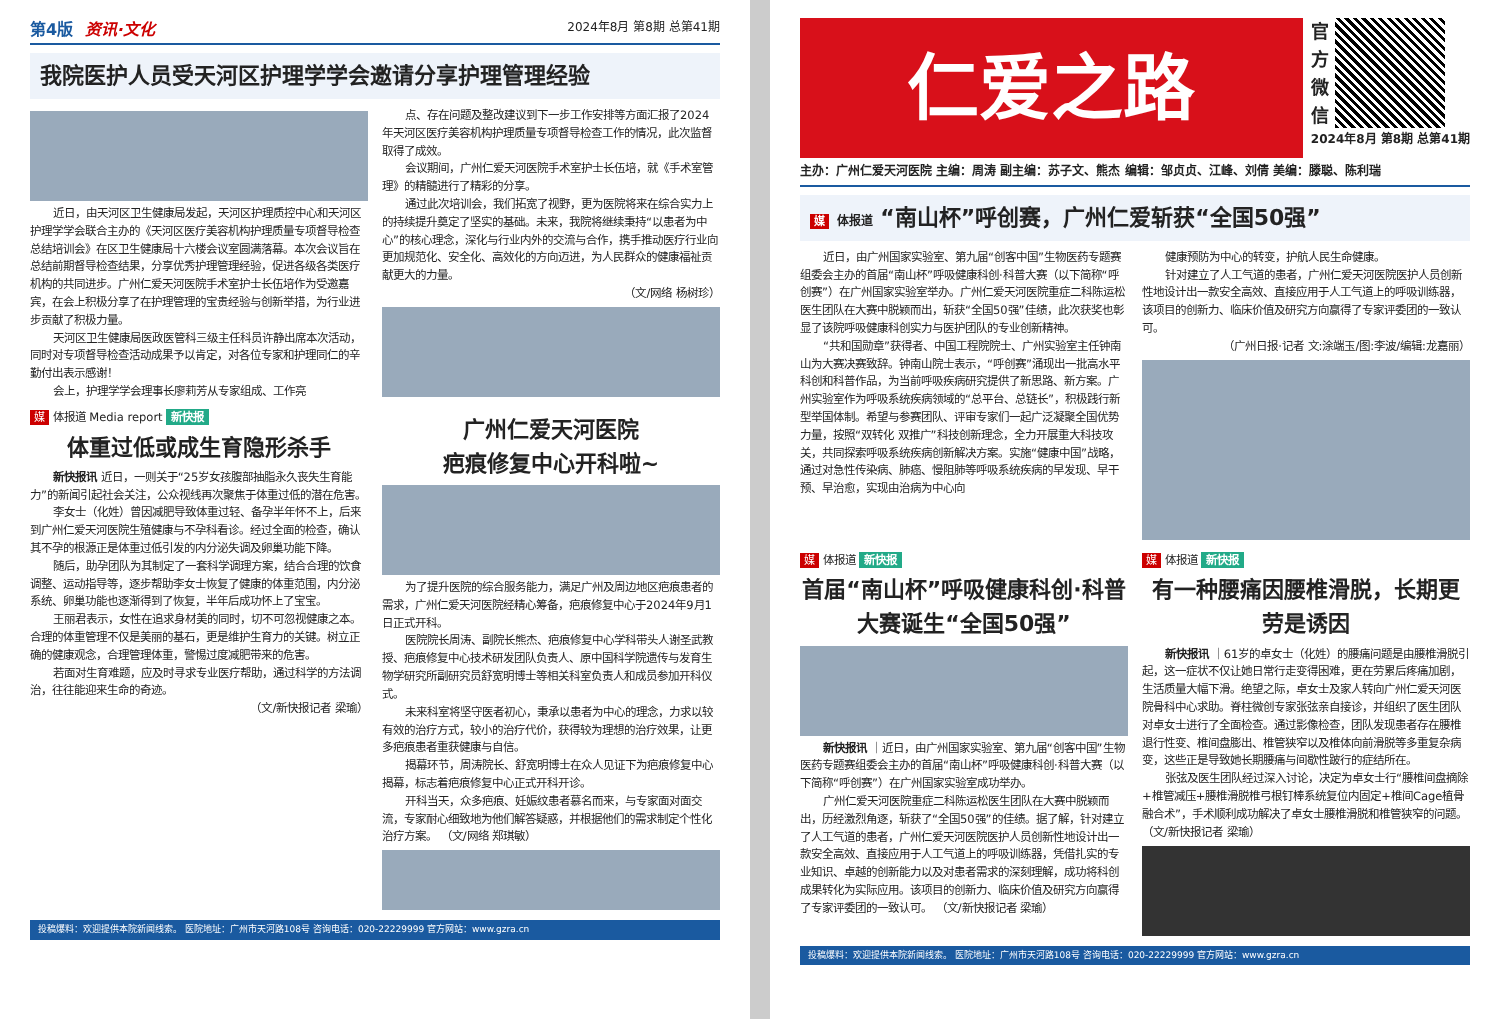第4版 资讯·文化 2024年8月 第8期 总第41期
我院医护人员受天河区护理学学会邀请分享护理管理经验
近日，由天河区卫生健康局发起，天河区护理质控中心和天河区护理学学会联合主办的《天河区医疗美容机构护理质量专项督导检查总结培训会》在区卫生健康局十六楼会议室圆满落幕。本次会议旨在总结前期督导检查结果，分享优秀护理管理经验，促进各级各类医疗机构的共同进步。广州仁爱天河医院手术室护士长伍培作为受邀嘉宾，在会上积极分享了在护理管理的宝贵经验与创新举措，为行业进步贡献了积极力量。
天河区卫生健康局医政医管科三级主任科员许静出席本次活动，同时对专项督导检查活动成果予以肯定，对各位专家和护理同仁的辛勤付出表示感谢！
会上，护理学学会理事长廖莉芳从专家组成、工作亮
点、存在问题及整改建议到下一步工作安排等方面汇报了2024年天河区医疗美容机构护理质量专项督导检查工作的情况，此次监督取得了成效。
会议期间，广州仁爱天河医院手术室护士长伍培，就《手术室管理》的精髓进行了精彩的分享。
通过此次培训会，我们拓宽了视野，更为医院将来在综合实力上的持续提升奠定了坚实的基础。未来，我院将继续秉持“以患者为中心”的核心理念，深化与行业内外的交流与合作，携手推动医疗行业向更加规范化、安全化、高效化的方向迈进，为人民群众的健康福祉贡献更大的力量。
（文/网络 杨树珍）
媒 体报道 Media report 新快报
体重过低或成生育隐形杀手
新快报讯 近日，一则关于“25岁女孩腹部抽脂永久丧失生育能力”的新闻引起社会关注，公众视线再次聚焦于体重过低的潜在危害。
李女士（化姓）曾因减肥导致体重过轻、备孕半年怀不上，后来到广州仁爱天河医院生殖健康与不孕科看诊。经过全面的检查，确认其不孕的根源正是体重过低引发的内分泌失调及卵巢功能下降。
随后，助孕团队为其制定了一套科学调理方案，结合合理的饮食调整、运动指导等，逐步帮助李女士恢复了健康的体重范围，内分泌系统、卵巢功能也逐渐得到了恢复，半年后成功怀上了宝宝。
王丽君表示，女性在追求身材美的同时，切不可忽视健康之本。合理的体重管理不仅是美丽的基石，更是维护生育力的关键。树立正确的健康观念，合理管理体重，警惕过度减肥带来的危害。
若面对生育难题，应及时寻求专业医疗帮助，通过科学的方法调治，往往能迎来生命的奇迹。
（文/新快报记者 梁瑜）
广州仁爱天河医院
疤痕修复中心开科啦~
为了提升医院的综合服务能力，满足广州及周边地区疤痕患者的需求，广州仁爱天河医院经精心筹备，疤痕修复中心于2024年9月1日正式开科。
医院院长周涛、副院长熊杰、疤痕修复中心学科带头人谢圣武教授、疤痕修复中心技术研发团队负责人、原中国科学院遗传与发育生物学研究所副研究员舒宽明博士等相关科室负责人和成员参加开科仪式。
未来科室将坚守医者初心，秉承以患者为中心的理念，力求以较有效的治疗方式，较小的治疗代价，获得较为理想的治疗效果，让更多疤痕患者重获健康与自信。
揭幕环节，周涛院长、舒宽明博士在众人见证下为疤痕修复中心揭幕，标志着疤痕修复中心正式开科开诊。
开科当天，众多疤痕、妊娠纹患者慕名而来，与专家面对面交流，专家耐心细致地为他们解答疑惑，并根据他们的需求制定个性化治疗方案。 （文/网络 郑琪敏）
投稿爆料：欢迎提供本院新闻线索。 医院地址：广州市天河路108号 咨询电话：020-22229999 官方网站：www.gzra.cn
仁爱之路
官方微信
2024年8月 第8期 总第41期
主办：广州仁爱天河医院 主编：周涛 副主编：苏子文、熊杰 编辑：邹贞贞、江峰、刘倩 美编：滕聪、陈利瑞
媒 体报道 “南山杯”呼创赛，广州仁爱斩获“全国50强”
近日，由广州国家实验室、第九届“创客中国”生物医药专题赛组委会主办的首届“南山杯”呼吸健康科创·科普大赛（以下简称“呼创赛”）在广州国家实验室举办。广州仁爱天河医院重症二科陈运松医生团队在大赛中脱颖而出，斩获“全国50强”佳绩，此次获奖也彰显了该院呼吸健康科创实力与医护团队的专业创新精神。
“共和国勋章”获得者、中国工程院院士、广州实验室主任钟南山为大赛决赛致辞。钟南山院士表示，“呼创赛”涌现出一批高水平科创和科普作品，为当前呼吸疾病研究提供了新思路、新方案。广州实验室作为呼吸系统疾病领域的“总平台、总链长”，积极践行新型举国体制。希望与参赛团队、评审专家们一起广泛凝聚全国优势力量，按照“双转化 双推广”科技创新理念，全力开展重大科技攻关，共同探索呼吸系统疾病创新解决方案。实施“健康中国”战略，通过对急性传染病、肺癌、慢阻肺等呼吸系统疾病的早发现、早干预、早治愈，实现由治病为中心向
健康预防为中心的转变，护航人民生命健康。
针对建立了人工气道的患者，广州仁爱天河医院医护人员创新性地设计出一款安全高效、直接应用于人工气道上的呼吸训练器，该项目的创新力、临床价值及研究方向赢得了专家评委团的一致认可。
（广州日报·记者 文:涂端玉/图:李波/编辑:龙嘉丽）
媒 体报道 新快报
首届“南山杯”呼吸健康科创·科普大赛诞生“全国50强”
新快报讯 ｜近日，由广州国家实验室、第九届“创客中国”生物医药专题赛组委会主办的首届“南山杯”呼吸健康科创·科普大赛（以下简称“呼创赛”）在广州国家实验室成功举办。
广州仁爱天河医院重症二科陈运松医生团队在大赛中脱颖而出，历经激烈角逐，斩获了“全国50强”的佳绩。据了解，针对建立了人工气道的患者，广州仁爱天河医院医护人员创新性地设计出一款安全高效、直接应用于人工气道上的呼吸训练器，凭借扎实的专业知识、卓越的创新能力以及对患者需求的深刻理解，成功将科创成果转化为实际应用。该项目的创新力、临床价值及研究方向赢得了专家评委团的一致认可。 （文/新快报记者 梁瑜）
媒 体报道 新快报
有一种腰痛因腰椎滑脱，长期更劳是诱因
新快报讯 ｜61岁的卓女士（化姓）的腰痛问题是由腰椎滑脱引起，这一症状不仅让她日常行走变得困难，更在劳累后疼痛加剧，生活质量大幅下滑。绝望之际，卓女士及家人转向广州仁爱天河医院骨科中心求助。脊柱微创专家张弦亲自接诊，并组织了医生团队对卓女士进行了全面检查。通过影像检查，团队发现患者存在腰椎退行性变、椎间盘膨出、椎管狭窄以及椎体向前滑脱等多重复杂病变，这些正是导致她长期腰痛与间歇性跛行的症结所在。
张弦及医生团队经过深入讨论，决定为卓女士行“腰椎间盘摘除+椎管减压+腰椎滑脱椎弓根钉棒系统复位内固定+椎间Cage植骨融合术”，手术顺利成功解决了卓女士腰椎滑脱和椎管狭窄的问题。 （文/新快报记者 梁瑜）
投稿爆料：欢迎提供本院新闻线索。 医院地址：广州市天河路108号 咨询电话：020-22229999 官方网站：www.gzra.cn